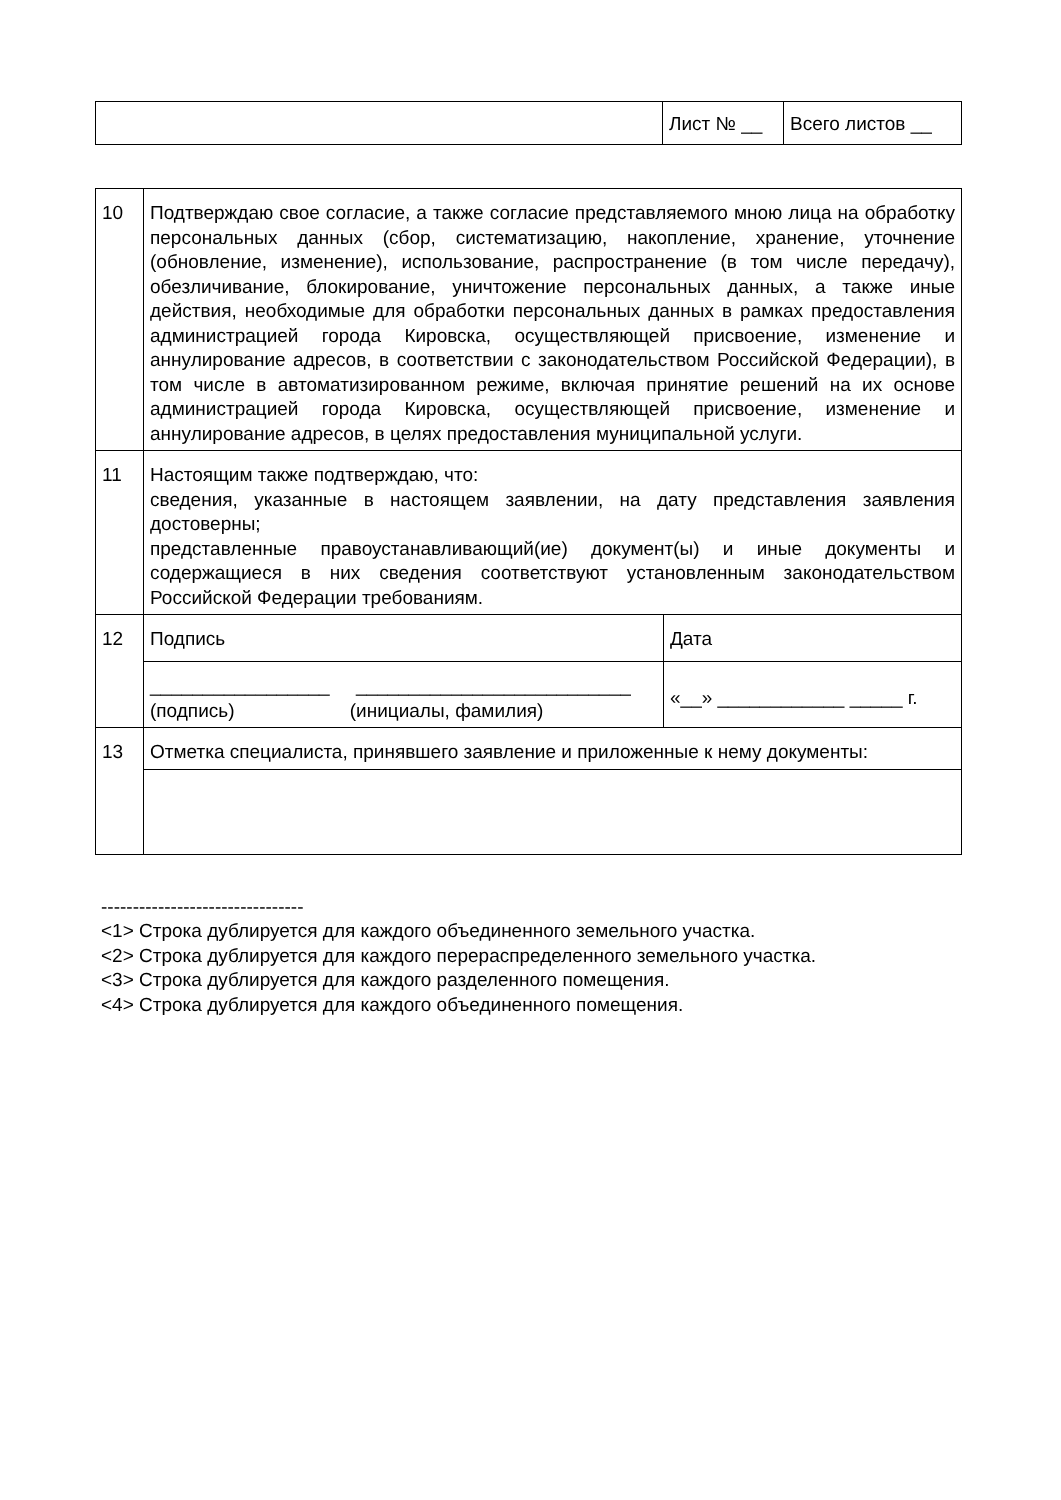| | Лист № __ | Всего листов __ |
| 10 | Подтверждаю свое согласие, а также согласие представляемого мною лица на обработку персональных данных (сбор, систематизацию, накопление, хранение, уточнение (обновление, изменение), использование, распространение (в том числе передачу), обезличивание, блокирование, уничтожение персональных данных, а также иные действия, необходимые для обработки персональных данных в рамках предоставления администрацией города Кировска, осуществляющей присвоение, изменение и аннулирование адресов, в соответствии с законодательством Российской Федерации), в том числе в автоматизированном режиме, включая принятие решений на их основе администрацией города Кировска, осуществляющей присвоение, изменение и аннулирование адресов, в целях предоставления муниципальной услуги. | |
| 11 | Настоящим также подтверждаю, что: сведения, указанные в настоящем заявлении, на дату представления заявления достоверны; представленные правоустанавливающий(ие) документ(ы) и иные документы и содержащиеся в них сведения соответствуют установленным законодательством Российской Федерации требованиям. | |
| 12 | Подпись | Дата |
| | _________________ __________________________ (подпись) (инициалы, фамилия) | «__» ____________ _____ г. |
| 13 | Отметка специалиста, принявшего заявление и приложенные к нему документы: | |
--------------------------------
<1> Строка дублируется для каждого объединенного земельного участка.
<2> Строка дублируется для каждого перераспределенного земельного участка.
<3> Строка дублируется для каждого разделенного помещения.
<4> Строка дублируется для каждого объединенного помещения.